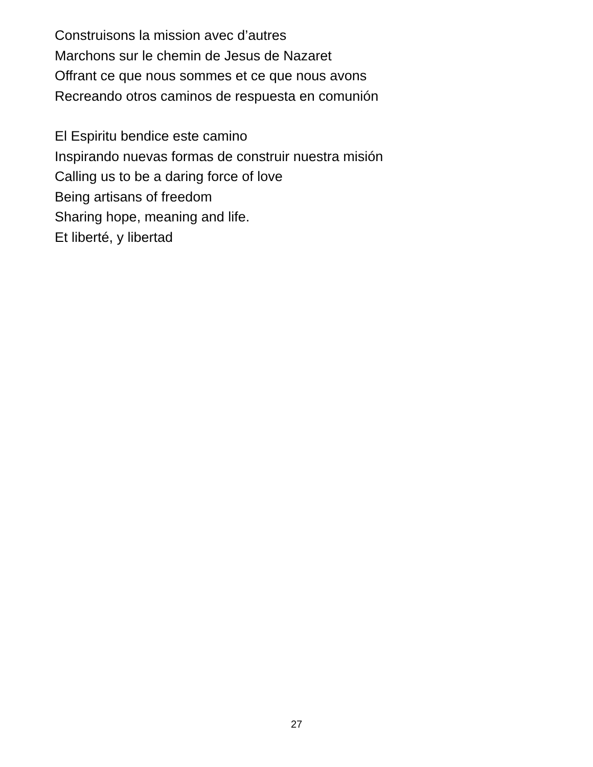Construisons la mission avec d’autres
Marchons sur le chemin de Jesus de Nazaret
Offrant ce que nous sommes et ce que nous avons
Recreando otros caminos de respuesta en comunión
El Espiritu bendice este camino
Inspirando nuevas formas de construir nuestra misión
Calling us to be a daring force of love
Being artisans of freedom
Sharing hope, meaning and life.
Et liberté, y libertad
27